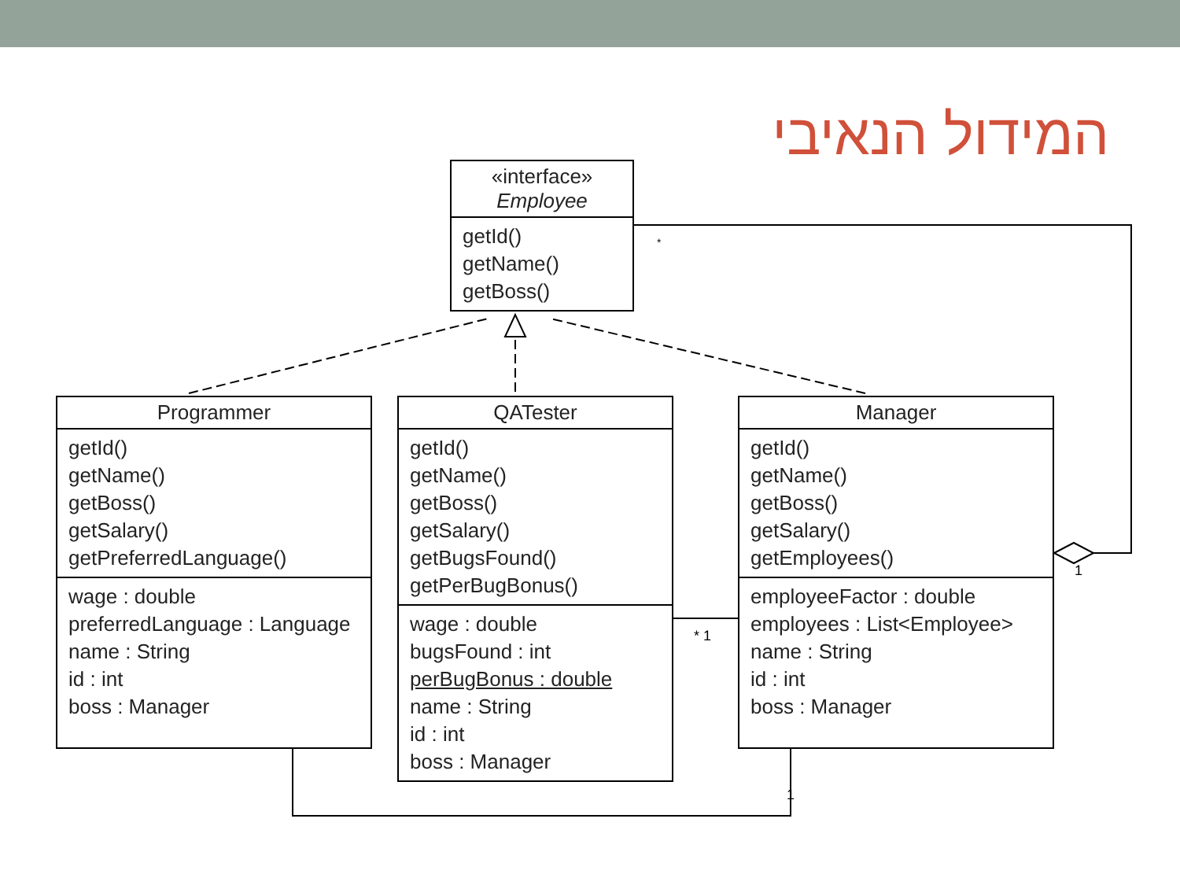המידול הנאיבי
«interface»
Employee
getId()
getName()
getBoss()
Programmer
getId()
getName()
getBoss()
getSalary()
getPreferredLanguage()
wage : double
preferredLanguage : Language
name : String
id : int
boss : Manager
QATester
getId()
getName()
getBoss()
getSalary()
getBugsFound()
getPerBugBonus()
wage : double
bugsFound : int
perBugBonus : double
name : String
id : int
boss : Manager
Manager
getId()
getName()
getBoss()
getSalary()
getEmployees()
employeeFactor : double
employees : List<Employee>
name : String
id : int
boss : Manager
*
1
* 1
1